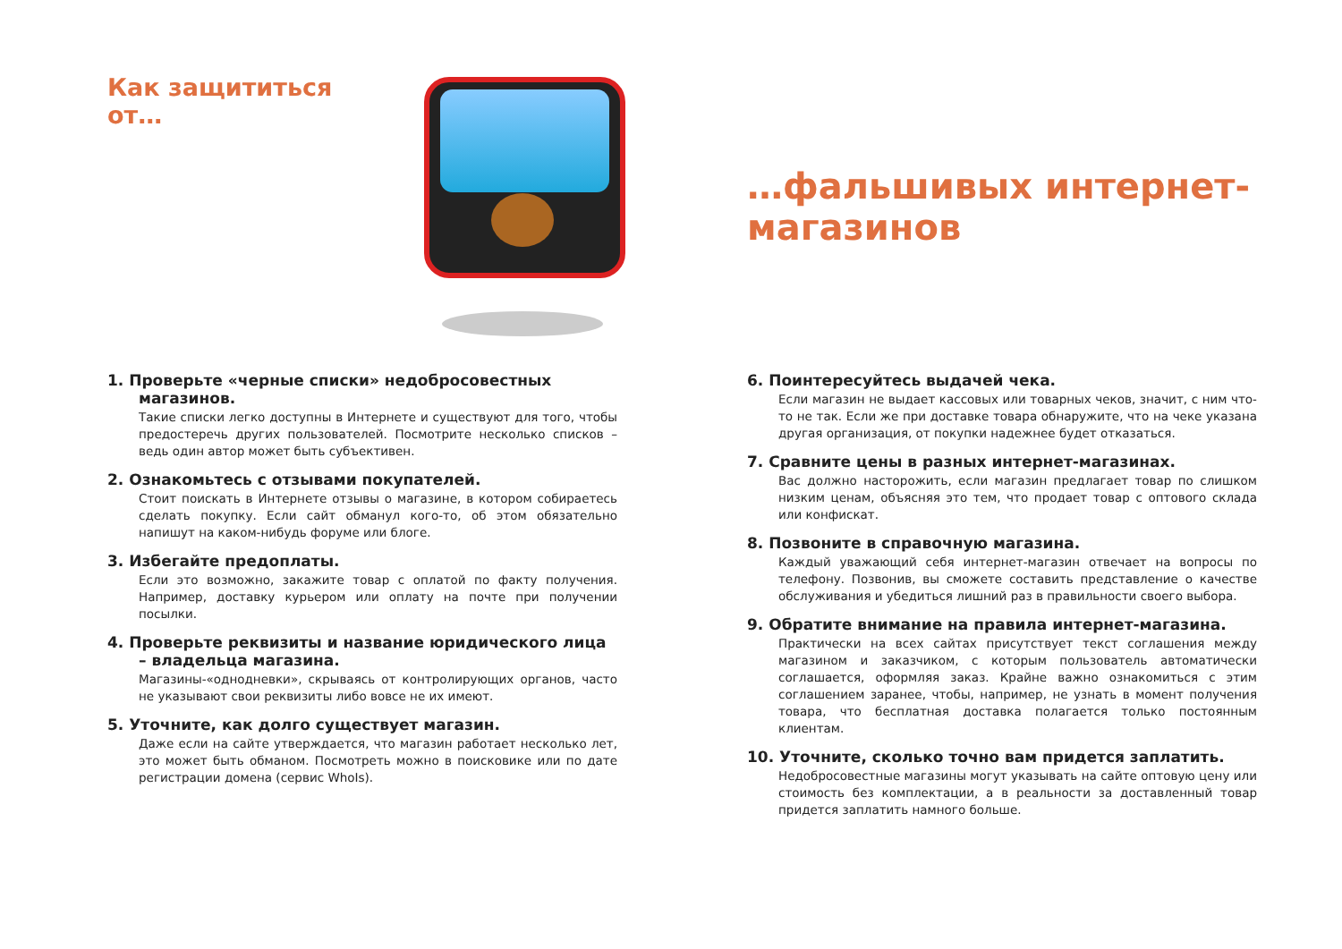Как защититься от…
1. Проверьте «черные списки» недобросовестных магазинов.
Такие списки легко доступны в Интернете и существуют для того, чтобы предостеречь других пользователей. Посмотрите несколько списков – ведь один автор может быть субъективен.
2. Ознакомьтесь с отзывами покупателей.
Стоит поискать в Интернете отзывы о магазине, в котором собираетесь сделать покупку. Если сайт обманул кого-то, об этом обязательно напишут на каком-нибудь форуме или блоге.
3. Избегайте предоплаты.
Если это возможно, закажите товар с оплатой по факту получения. Например, доставку курьером или оплату на почте при получении посылки.
4. Проверьте реквизиты и название юридического лица – владельца магазина.
Магазины-«однодневки», скрываясь от контролирующих органов, часто не указывают свои реквизиты либо вовсе не их имеют.
5. Уточните, как долго существует магазин.
Даже если на сайте утверждается, что магазин работает несколько лет, это может быть обманом. Посмотреть можно в поисковике или по дате регистрации домена (сервис WhoIs).
…фальшивых интернет-магазинов
6. Поинтересуйтесь выдачей чека.
Если магазин не выдает кассовых или товарных чеков, значит, с ним что-то не так. Если же при доставке товара обнаружите, что на чеке указана другая организация, от покупки надежнее будет отказаться.
7. Сравните цены в разных интернет-магазинах.
Вас должно насторожить, если магазин предлагает товар по слишком низким ценам, объясняя это тем, что продает товар с оптового склада или конфискат.
8. Позвоните в справочную магазина.
Каждый уважающий себя интернет-магазин отвечает на вопросы по телефону. Позвонив, вы сможете составить представление о качестве обслуживания и убедиться лишний раз в правильности своего выбора.
9. Обратите внимание на правила интернет-магазина.
Практически на всех сайтах присутствует текст соглашения между магазином и заказчиком, с которым пользователь автоматически соглашается, оформляя заказ. Крайне важно ознакомиться с этим соглашением заранее, чтобы, например, не узнать в момент получения товара, что бесплатная доставка полагается только постоянным клиентам.
10. Уточните, сколько точно вам придется заплатить.
Недобросовестные магазины могут указывать на сайте оптовую цену или стоимость без комплектации, а в реальности за доставленный товар придется заплатить намного больше.